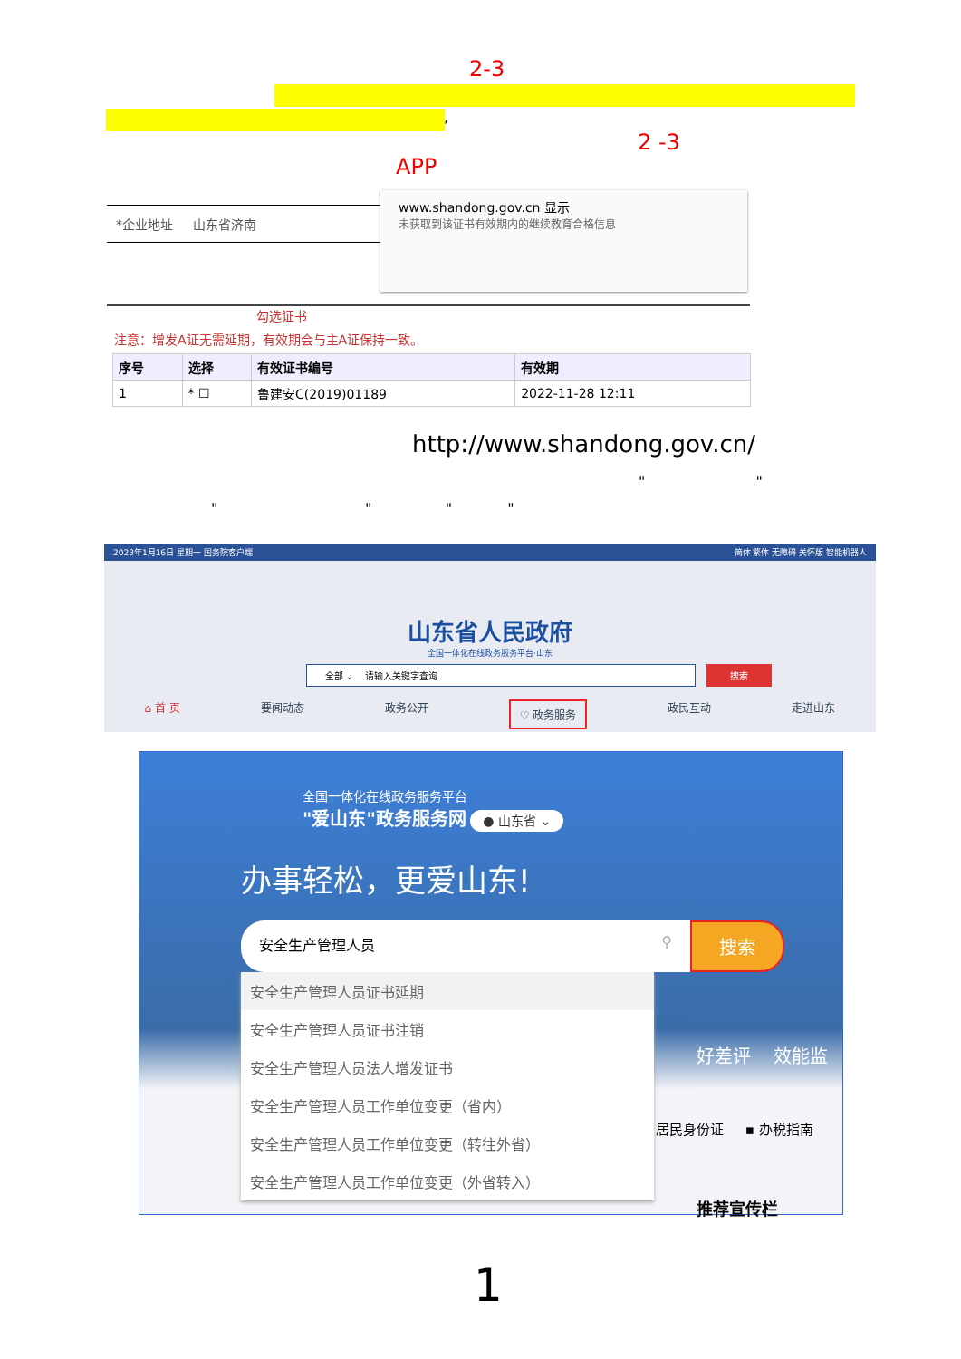2-3
,
2 -3
APP
*企业地址 山东省济南
www.shandong.gov.cn 显示
未获取到该证书有效期内的继续教育合格信息
勾选证书
注意：增发A证无需延期，有效期会与主A证保持一致。
| 序号 | 选择 | 有效证书编号 | 有效期 |
| --- | --- | --- | --- |
| 1 | * ☐ | 鲁建安C(2019)01189 | 2022-11-28 12:11 |
http://www.shandong.gov.cn/
" "
" " " "
2023年1月16日 星期一 国务院客户端 简体 繁体 无障碍 关怀版 智能机器人
山东省人民政府
全国一体化在线政务服务平台·山东
全部 ⌄ 请输入关键字查询 搜索
⌂ 首 页 要闻动态 政务公开 ♡ 政务服务 政民互动 走进山东
全国一体化在线政务服务平台
"爱山东"政务服务网 ● 山东省 ⌄
办事轻松，更爱山东!
安全生产管理人员 ⚲
搜索
安全生产管理人员证书延期
安全生产管理人员证书注销
安全生产管理人员法人增发证书
安全生产管理人员工作单位变更（省内）
安全生产管理人员工作单位变更（转往外省）
安全生产管理人员工作单位变更（外省转入）
好差评 效能监
居民身份证 ▪ 办税指南
推荐宣传栏
1